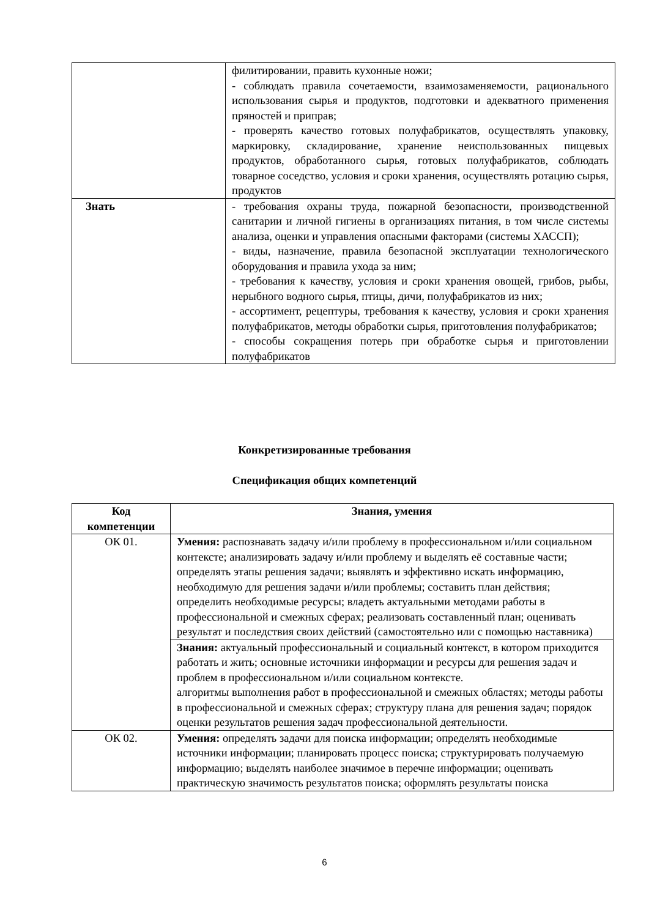| | филитировании, править кухонные ножи; - соблюдать правила сочетаемости, взаимозаменяемости, рационального использования сырья и продуктов, подготовки и адекватного применения пряностей и приправ; - проверять качество готовых полуфабрикатов, осуществлять упаковку, маркировку, складирование, хранение неиспользованных пищевых продуктов, обработанного сырья, готовых полуфабрикатов, соблюдать товарное соседство, условия и сроки хранения, осуществлять ротацию сырья, продуктов |
| Знать | - требования охраны труда, пожарной безопасности, производственной санитарии и личной гигиены в организациях питания, в том числе системы анализа, оценки и управления опасными факторами (системы ХАССП); - виды, назначение, правила безопасной эксплуатации технологического оборудования и правила ухода за ним; - требования к качеству, условия и сроки хранения овощей, грибов, рыбы, нерыбного водного сырья, птицы, дичи, полуфабрикатов из них; - ассортимент, рецептуры, требования к качеству, условия и сроки хранения полуфабрикатов, методы обработки сырья, приготовления полуфабрикатов; - способы сокращения потерь при обработке сырья и приготовлении полуфабрикатов |
Конкретизированные требования
Спецификация общих компетенций
| Код компетенции | Знания, умения |
| --- | --- |
| ОК 01. | Умения: распознавать задачу и/или проблему в профессиональном и/или социальном контексте; анализировать задачу и/или проблему и выделять её составные части; определять этапы решения задачи; выявлять и эффективно искать информацию, необходимую для решения задачи и/или проблемы; составить план действия; определить необходимые ресурсы; владеть актуальными методами работы в профессиональной и смежных сферах; реализовать составленный план; оценивать результат и последствия своих действий (самостоятельно или с помощью наставника) |
| | Знания: актуальный профессиональный и социальный контекст, в котором приходится работать и жить; основные источники информации и ресурсы для решения задач и проблем в профессиональном и/или социальном контексте. алгоритмы выполнения работ в профессиональной и смежных областях; методы работы в профессиональной и смежных сферах; структуру плана для решения задач; порядок оценки результатов решения задач профессиональной деятельности. |
| ОК 02. | Умения: определять задачи для поиска информации; определять необходимые источники информации; планировать процесс поиска; структурировать получаемую информацию; выделять наиболее значимое в перечне информации; оценивать практическую значимость результатов поиска; оформлять результаты поиска |
6